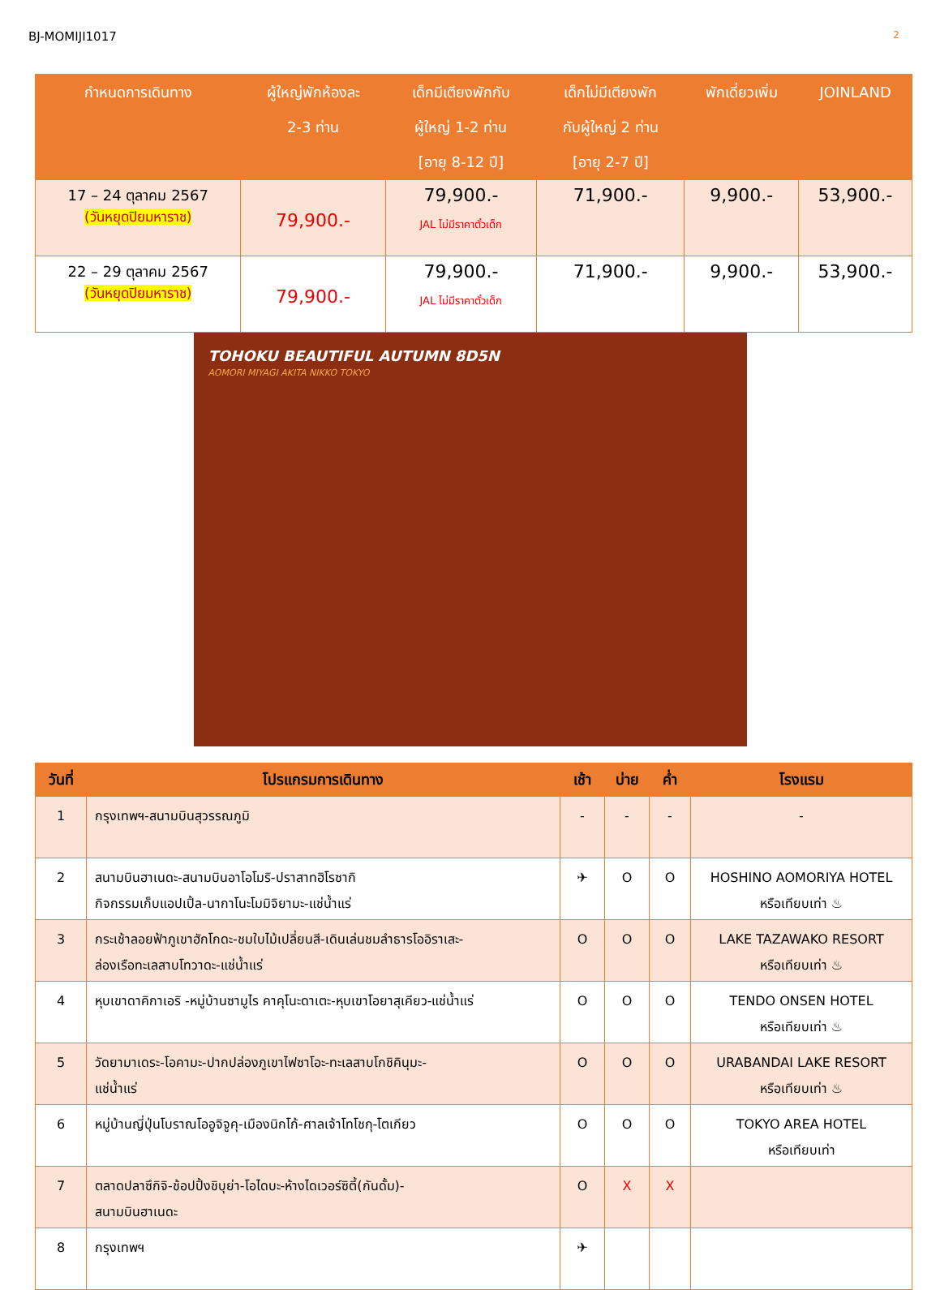BJ-MOMIJI1017 2
| กำหนดการเดินทาง | ผู้ใหญ่พักห้องละ 2-3 ท่าน | เด็กมีเตียงพักกับ ผู้ใหญ่ 1-2 ท่าน [อายุ 8-12 ปี] | เด็กไม่มีเตียงพัก กับผู้ใหญ่ 2 ท่าน [อายุ 2-7 ปี] | พักเดี่ยวเพิ่ม | JOINLAND |
| --- | --- | --- | --- | --- | --- |
| 17 – 24 ตุลาคม 2567 (วันหยุดปิยมหาราช) | 79,900.- | 79,900.- JAL ไม่มีราคาตั๋วเด็ก | 71,900.- | 9,900.- | 53,900.- |
| 22 – 29 ตุลาคม 2567 (วันหยุดปิยมหาราช) | 79,900.- | 79,900.- JAL ไม่มีราคาตั๋วเด็ก | 71,900.- | 9,900.- | 53,900.- |
TOHOKU BEAUTIFUL AUTUMN 8D5N
AOMORI MIYAGI AKITA NIKKO TOKYO
| วันที่ | โปรแกรมการเดินทาง | เช้า | บ่าย | ค่ำ | โรงแรม |
| --- | --- | --- | --- | --- | --- |
| 1 | กรุงเทพฯ-สนามบินสุวรรณภูมิ | - | - | - | - |
| 2 | สนามบินฮาเนดะ-สนามบินอาโอโมริ-ปราสาทฮิโรซากิ กิจกรรมเก็บแอปเปิ้ล-นากาโนะโมมิจิยามะ-แช่น้ำแร่ | ✈ | O | O | HOSHINO AOMORIYA HOTEL หรือเทียบเท่า ♨ |
| 3 | กระเช้าลอยฟ้าภูเขาฮักโกดะ-ชมใบไม้เปลี่ยนสี-เดินเล่นชมลำธารโออิราเสะ- ล่องเรือทะเลสาบโทวาดะ-แช่น้ำแร่ | O | O | O | LAKE TAZAWAKO RESORT หรือเทียบเท่า ♨ |
| 4 | หุบเขาดาคิกาเอริ -หมู่บ้านซามูไร คาคุโนะดาเตะ-หุบเขาโอยาสุเคียว-แช่น้ำแร่ | O | O | O | TENDO ONSEN HOTEL หรือเทียบเท่า ♨ |
| 5 | วัดยามาเดระ-โอคามะ-ปากปล่องภูเขาไฟซาโอะ-ทะเลสาบโกชิคินุมะ- แช่น้ำแร่ | O | O | O | URABANDAI LAKE RESORT หรือเทียบเท่า ♨ |
| 6 | หมู่บ้านญี่ปุ่นโบราณโออูจิจูคุ-เมืองนิกโก้-ศาลเจ้าโทโชกุ-โตเกียว | O | O | O | TOKYO AREA HOTEL หรือเทียบเท่า |
| 7 | ตลาดปลาซึกิจิ-ช้อปปิ้งชิบุย่า-โอไดบะ-ห้างไดเวอร์ซิตี้(กันดั้ม)- สนามบินฮาเนดะ | O | X | X | |
| 8 | กรุงเทพฯ | ✈ | | | |